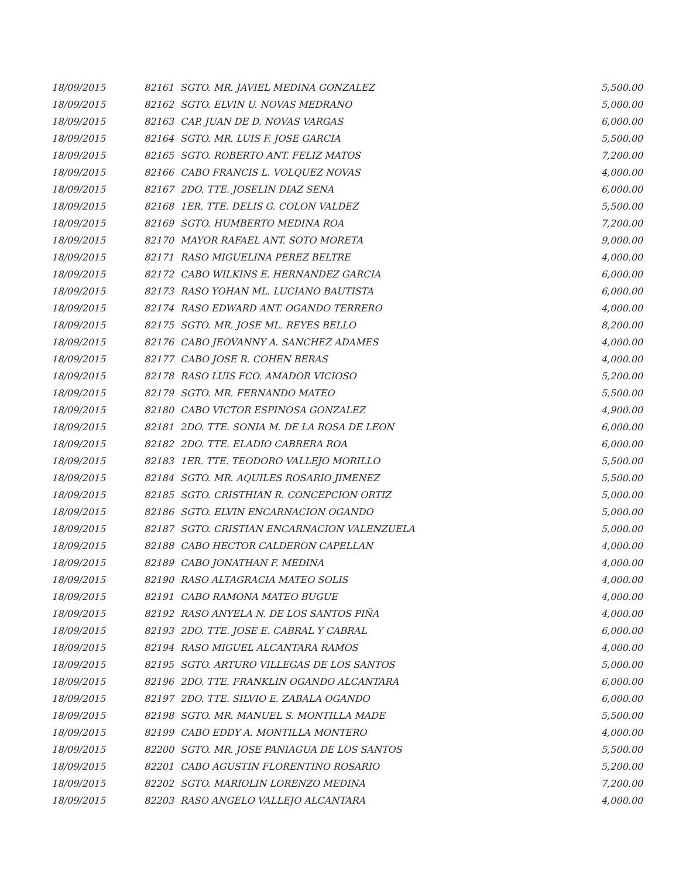| 18/09/2015 | 82161 | SGTO. MR. JAVIEL MEDINA GONZALEZ | 5,500.00 |
| 18/09/2015 | 82162 | SGTO. ELVIN U. NOVAS MEDRANO | 5,000.00 |
| 18/09/2015 | 82163 | CAP. JUAN DE D. NOVAS VARGAS | 6,000.00 |
| 18/09/2015 | 82164 | SGTO. MR. LUIS F. JOSE GARCIA | 5,500.00 |
| 18/09/2015 | 82165 | SGTO. ROBERTO ANT. FELIZ MATOS | 7,200.00 |
| 18/09/2015 | 82166 | CABO FRANCIS L. VOLQUEZ NOVAS | 4,000.00 |
| 18/09/2015 | 82167 | 2DO. TTE. JOSELIN DIAZ SENA | 6,000.00 |
| 18/09/2015 | 82168 | 1ER. TTE. DELIS G. COLON VALDEZ | 5,500.00 |
| 18/09/2015 | 82169 | SGTO. HUMBERTO MEDINA ROA | 7,200.00 |
| 18/09/2015 | 82170 | MAYOR RAFAEL ANT. SOTO MORETA | 9,000.00 |
| 18/09/2015 | 82171 | RASO MIGUELINA PEREZ BELTRE | 4,000.00 |
| 18/09/2015 | 82172 | CABO WILKINS E. HERNANDEZ GARCIA | 6,000.00 |
| 18/09/2015 | 82173 | RASO YOHAN ML. LUCIANO BAUTISTA | 6,000.00 |
| 18/09/2015 | 82174 | RASO EDWARD ANT. OGANDO TERRERO | 4,000.00 |
| 18/09/2015 | 82175 | SGTO. MR. JOSE ML. REYES BELLO | 8,200.00 |
| 18/09/2015 | 82176 | CABO JEOVANNY A. SANCHEZ ADAMES | 4,000.00 |
| 18/09/2015 | 82177 | CABO JOSE R. COHEN BERAS | 4,000.00 |
| 18/09/2015 | 82178 | RASO LUIS FCO. AMADOR VICIOSO | 5,200.00 |
| 18/09/2015 | 82179 | SGTO. MR. FERNANDO MATEO | 5,500.00 |
| 18/09/2015 | 82180 | CABO VICTOR ESPINOSA GONZALEZ | 4,900.00 |
| 18/09/2015 | 82181 | 2DO. TTE. SONIA M. DE LA ROSA DE LEON | 6,000.00 |
| 18/09/2015 | 82182 | 2DO. TTE. ELADIO CABRERA ROA | 6,000.00 |
| 18/09/2015 | 82183 | 1ER. TTE. TEODORO VALLEJO MORILLO | 5,500.00 |
| 18/09/2015 | 82184 | SGTO. MR. AQUILES ROSARIO JIMENEZ | 5,500.00 |
| 18/09/2015 | 82185 | SGTO. CRISTHIAN R. CONCEPCION ORTIZ | 5,000.00 |
| 18/09/2015 | 82186 | SGTO. ELVIN ENCARNACION OGANDO | 5,000.00 |
| 18/09/2015 | 82187 | SGTO. CRISTIAN ENCARNACION VALENZUELA | 5,000.00 |
| 18/09/2015 | 82188 | CABO HECTOR CALDERON CAPELLAN | 4,000.00 |
| 18/09/2015 | 82189 | CABO JONATHAN F. MEDINA | 4,000.00 |
| 18/09/2015 | 82190 | RASO ALTAGRACIA MATEO SOLIS | 4,000.00 |
| 18/09/2015 | 82191 | CABO RAMONA MATEO BUGUE | 4,000.00 |
| 18/09/2015 | 82192 | RASO ANYELA N. DE LOS SANTOS PIÑA | 4,000.00 |
| 18/09/2015 | 82193 | 2DO. TTE. JOSE E. CABRAL Y CABRAL | 6,000.00 |
| 18/09/2015 | 82194 | RASO MIGUEL ALCANTARA RAMOS | 4,000.00 |
| 18/09/2015 | 82195 | SGTO. ARTURO VILLEGAS DE LOS SANTOS | 5,000.00 |
| 18/09/2015 | 82196 | 2DO. TTE. FRANKLIN OGANDO ALCANTARA | 6,000.00 |
| 18/09/2015 | 82197 | 2DO. TTE. SILVIO E. ZABALA OGANDO | 6,000.00 |
| 18/09/2015 | 82198 | SGTO. MR. MANUEL S. MONTILLA MADE | 5,500.00 |
| 18/09/2015 | 82199 | CABO EDDY A. MONTILLA MONTERO | 4,000.00 |
| 18/09/2015 | 82200 | SGTO. MR. JOSE PANIAGUA DE LOS SANTOS | 5,500.00 |
| 18/09/2015 | 82201 | CABO AGUSTIN FLORENTINO ROSARIO | 5,200.00 |
| 18/09/2015 | 82202 | SGTO. MARIOLIN LORENZO MEDINA | 7,200.00 |
| 18/09/2015 | 82203 | RASO ANGELO VALLEJO ALCANTARA | 4,000.00 |